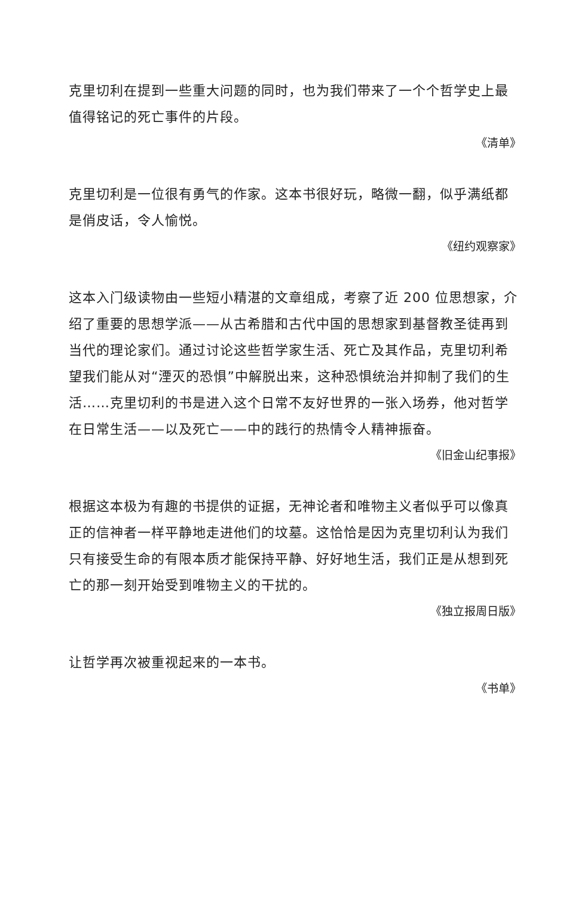克里切利在提到一些重大问题的同时，也为我们带来了一个个哲学史上最值得铭记的死亡事件的片段。
《清单》
克里切利是一位很有勇气的作家。这本书很好玩，略微一翻，似乎满纸都是俏皮话，令人愉悦。
《纽约观察家》
这本入门级读物由一些短小精湛的文章组成，考察了近 200 位思想家，介绍了重要的思想学派——从古希腊和古代中国的思想家到基督教圣徒再到当代的理论家们。通过讨论这些哲学家生活、死亡及其作品，克里切利希望我们能从对“湮灭的恐惧”中解脱出来，这种恐惧统治并抑制了我们的生活……克里切利的书是进入这个日常不友好世界的一张入场券，他对哲学在日常生活——以及死亡——中的践行的热情令人精神振奋。
《旧金山纪事报》
根据这本极为有趣的书提供的证据，无神论者和唯物主义者似乎可以像真正的信神者一样平静地走进他们的坟墓。这恰恰是因为克里切利认为我们只有接受生命的有限本质才能保持平静、好好地生活，我们正是从想到死亡的那一刻开始受到唯物主义的干扰的。
《独立报周日版》
让哲学再次被重视起来的一本书。
《书单》